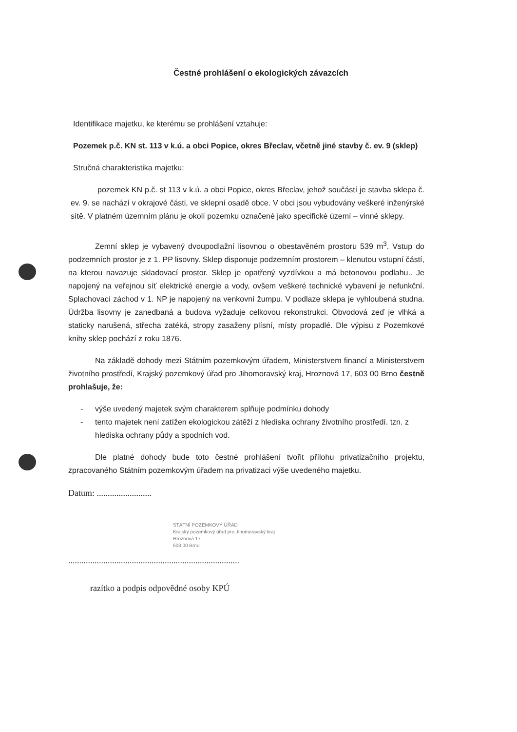Čestné prohlášení o ekologických závazcích
Identifikace majetku, ke kterému se prohlášení vztahuje:
Pozemek p.č. KN st. 113 v k.ú. a obci Popice, okres Břeclav, včetně jiné stavby č. ev. 9 (sklep)
Stručná charakteristika majetku:
pozemek KN p.č. st 113 v k.ú. a obci Popice, okres Břeclav, jehož součástí je stavba sklepa č. ev. 9. se nachází v okrajové části, ve sklepní osadě obce. V obci jsou vybudovány veškeré inženýrské sítě. V platném územním plánu je okolí pozemku označené jako specifické území – vinné sklepy.
Zemní sklep je vybavený dvoupodlažní lisovnou o obestavěném prostoru 539 m<sup>3</sup>. Vstup do podzemních prostor je z 1. PP lisovny. Sklep disponuje podzemním prostorem – klenutou vstupní částí, na kterou navazuje skladovací prostor. Sklep je opatřený vyzdívkou a má betonovou podlahu.. Je napojený na veřejnou síť elektrické energie a vody, ovšem veškeré technické vybavení je nefunkční. Splachovací záchod v 1. NP je napojený na venkovní žumpu. V podlaze sklepa je vyhloubená studna. Údržba lisovny je zanedbaná a budova vyžaduje celkovou rekonstrukci. Obvodová zeď je vlhká a staticky narušená, střecha zatéká, stropy zasaženy plísní, místy propadlé. Dle výpisu z Pozemkové knihy sklep pochází z roku 1876.
Na základě dohody mezi Státním pozemkovým úřadem, Ministerstvem financí a Ministerstvem životního prostředí, Krajský pozemkový úřad pro Jihomoravský kraj, Hroznová 17, 603 00 Brno čestně prohlašuje, že:
- výše uvedený majetek svým charakterem splňuje podmínku dohody
- tento majetek není zatížen ekologickou zátěží z hlediska ochrany životního prostředí. tzn. z hlediska ochrany půdy a spodních vod.
Dle platné dohody bude toto čestné prohlášení tvořit přílohu privatizačního projektu, zpracovaného Státním pozemkovým úřadem na privatizaci výše uvedeného majetku.
Datum: .........................
STÁTNÍ POZEMKOVÝ ÚŘAD
Krajský pozemkový úřad pro Jihomoravský kraj
Hroznová 17
603 00 Brno
..............................................................................
razítko a podpis odpovědné osoby KPÚ